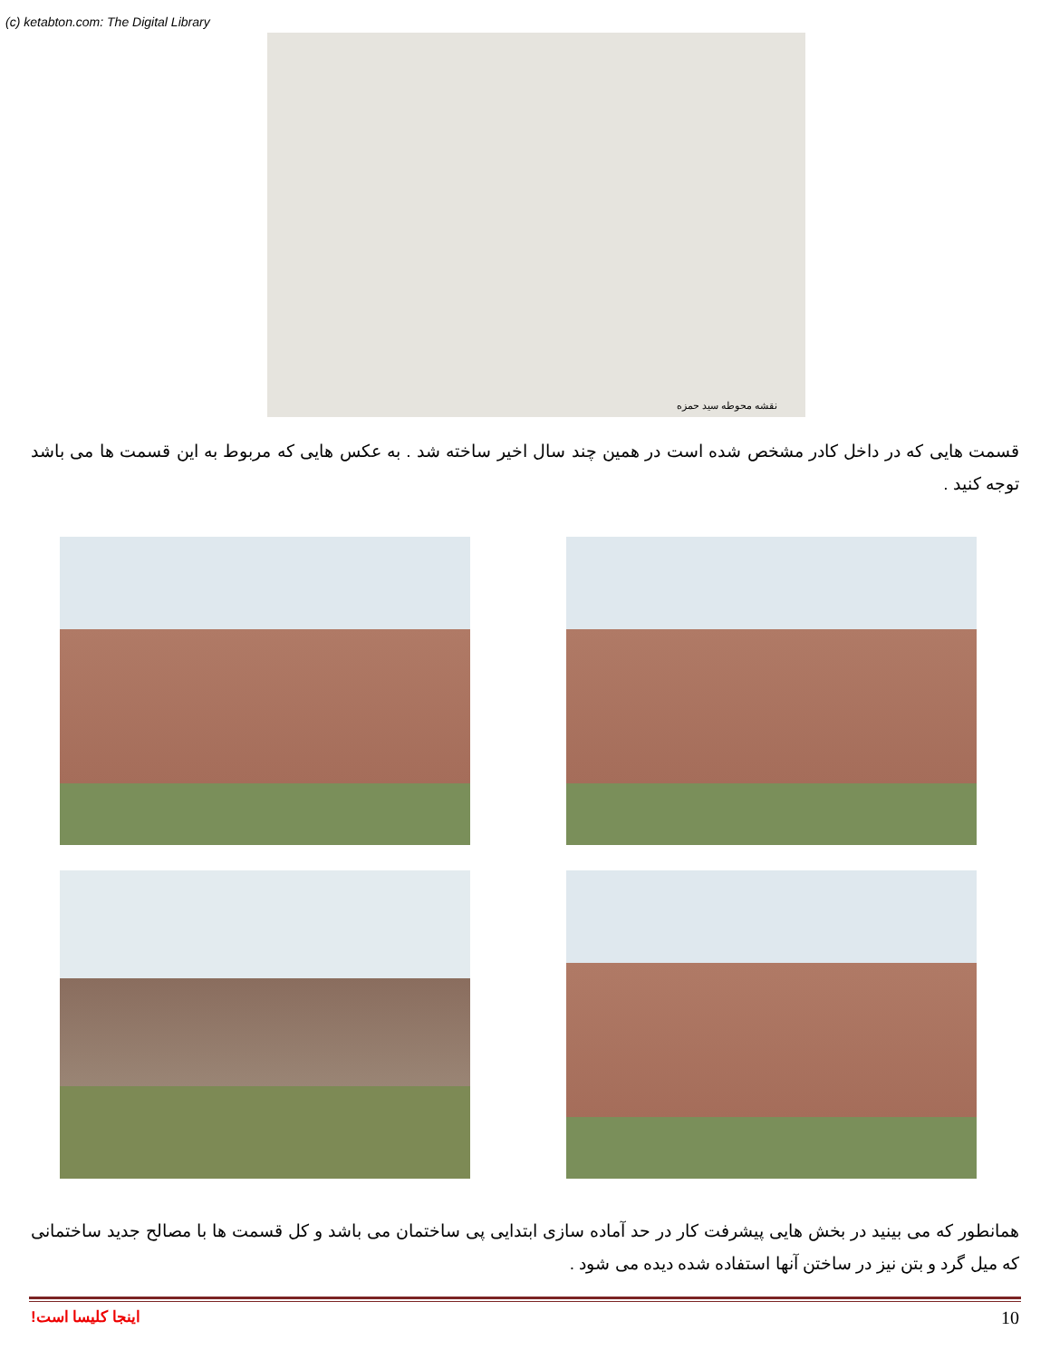(c) ketabton.com: The Digital Library
نقشه محوطه سید حمزه
قسمت هایی که در داخل کادر مشخص شده است در همین چند سال اخیر ساخته شد . به عکس هایی که مربوط به این قسمت ها می باشد توجه کنید .
همانطور که می بینید در بخش هایی پیشرفت کار در حد آماده سازی ابتدایی پی ساختمان می باشد و کل قسمت ها با مصالح جدید ساختمانی که میل گرد و بتن نیز در ساختن آنها استفاده شده دیده می شود .
اینجا کلیسا است! 10